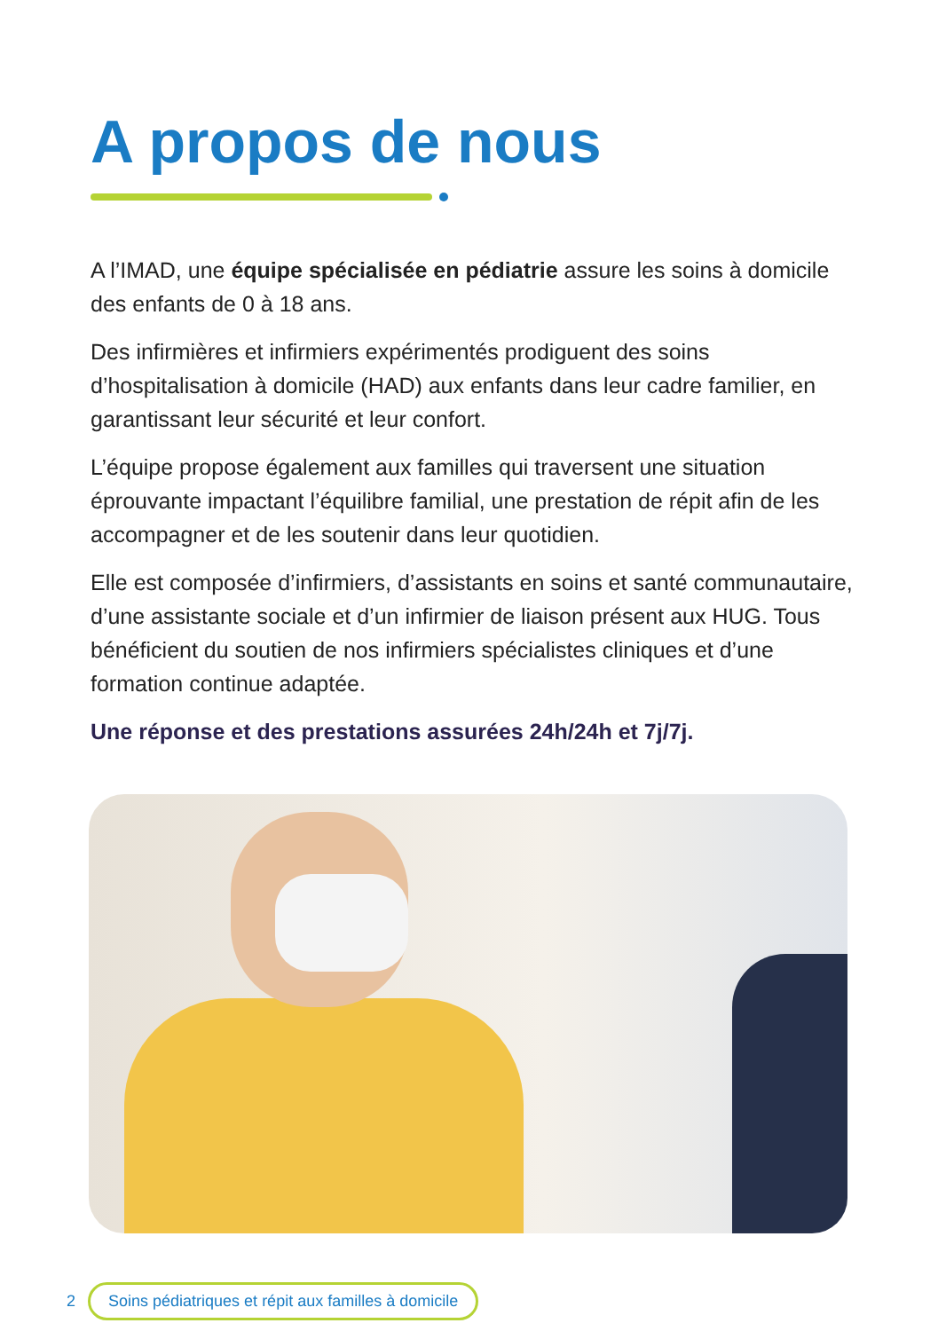A propos de nous
A l’IMAD, une équipe spécialisée en pédiatrie assure les soins à domicile des enfants de 0 à 18 ans.
Des infirmières et infirmiers expérimentés prodiguent des soins d’hospitalisation à domicile (HAD) aux enfants dans leur cadre familier, en garantissant leur sécurité et leur confort.
L’équipe propose également aux familles qui traversent une situation éprouvante impactant l’équilibre familial, une prestation de répit afin de les accompagner et de les soutenir dans leur quotidien.
Elle est composée d’infirmiers, d’assistants en soins et santé communautaire, d’une assistante sociale et d’un infirmier de liaison présent aux HUG. Tous bénéficient du soutien de nos infirmiers spécialistes cliniques et d’une formation continue adaptée.
Une réponse et des prestations assurées 24h/24h et 7j/7j.
2 Soins pédiatriques et répit aux familles à domicile